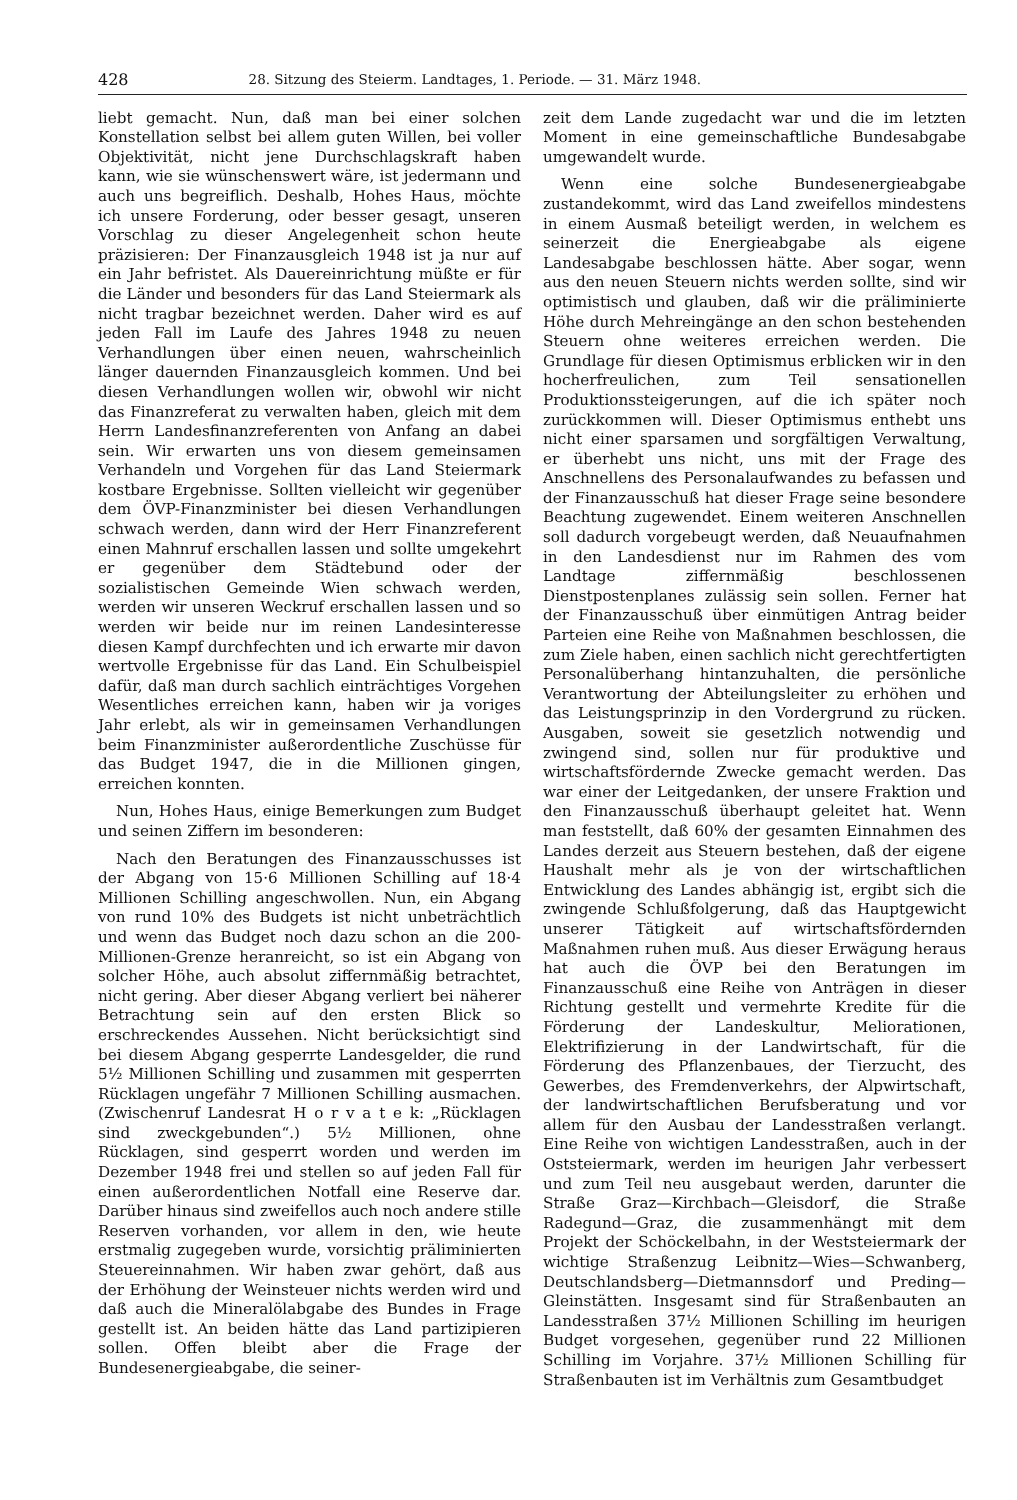428 28. Sitzung des Steierm. Landtages, 1. Periode. — 31. März 1948.
liebt gemacht. Nun, daß man bei einer solchen Konstellation selbst bei allem guten Willen, bei voller Objektivität, nicht jene Durchschlagskraft haben kann, wie sie wünschenswert wäre, ist jedermann und auch uns begreiflich. Deshalb, Hohes Haus, möchte ich unsere Forderung, oder besser gesagt, unseren Vorschlag zu dieser Angelegenheit schon heute präzisieren: Der Finanzausgleich 1948 ist ja nur auf ein Jahr befristet. Als Dauereinrichtung müßte er für die Länder und besonders für das Land Steiermark als nicht tragbar bezeichnet werden. Daher wird es auf jeden Fall im Laufe des Jahres 1948 zu neuen Verhandlungen über einen neuen, wahrscheinlich länger dauernden Finanzausgleich kommen. Und bei diesen Verhandlungen wollen wir, obwohl wir nicht das Finanzreferat zu verwalten haben, gleich mit dem Herrn Landesfinanzreferenten von Anfang an dabei sein. Wir erwarten uns von diesem gemeinsamen Verhandeln und Vorgehen für das Land Steiermark kostbare Ergebnisse. Sollten vielleicht wir gegenüber dem ÖVP-Finanzminister bei diesen Verhandlungen schwach werden, dann wird der Herr Finanzreferent einen Mahnruf erschallen lassen und sollte umgekehrt er gegenüber dem Städtebund oder der sozialistischen Gemeinde Wien schwach werden, werden wir unseren Weckruf erschallen lassen und so werden wir beide nur im reinen Landesinteresse diesen Kampf durchfechten und ich erwarte mir davon wertvolle Ergebnisse für das Land. Ein Schulbeispiel dafür, daß man durch sachlich einträchtiges Vorgehen Wesentliches erreichen kann, haben wir ja voriges Jahr erlebt, als wir in gemeinsamen Verhandlungen beim Finanzminister außerordentliche Zuschüsse für das Budget 1947, die in die Millionen gingen, erreichen konnten.
Nun, Hohes Haus, einige Bemerkungen zum Budget und seinen Ziffern im besonderen:
Nach den Beratungen des Finanzausschusses ist der Abgang von 15·6 Millionen Schilling auf 18·4 Millionen Schilling angeschwollen. Nun, ein Abgang von rund 10% des Budgets ist nicht unbeträchtlich und wenn das Budget noch dazu schon an die 200-Millionen-Grenze heranreicht, so ist ein Abgang von solcher Höhe, auch absolut ziffernmäßig betrachtet, nicht gering. Aber dieser Abgang verliert bei näherer Betrachtung sein auf den ersten Blick so erschreckendes Aussehen. Nicht berücksichtigt sind bei diesem Abgang gesperrte Landesgelder, die rund 5½ Millionen Schilling und zusammen mit gesperrten Rücklagen ungefähr 7 Millionen Schilling ausmachen. (Zwischenruf Landesrat H o r v a t e k: „Rücklagen sind zweckgebunden“.) 5½ Millionen, ohne Rücklagen, sind gesperrt worden und werden im Dezember 1948 frei und stellen so auf jeden Fall für einen außerordentlichen Notfall eine Reserve dar. Darüber hinaus sind zweifellos auch noch andere stille Reserven vorhanden, vor allem in den, wie heute erstmalig zugegeben wurde, vorsichtig präliminierten Steuereinnahmen. Wir haben zwar gehört, daß aus der Erhöhung der Weinsteuer nichts werden wird und daß auch die Mineralölabgabe des Bundes in Frage gestellt ist. An beiden hätte das Land partizipieren sollen. Offen bleibt aber die Frage der Bundesenergieabgabe, die seiner-
zeit dem Lande zugedacht war und die im letzten Moment in eine gemeinschaftliche Bundesabgabe umgewandelt wurde.
Wenn eine solche Bundesenergieabgabe zustandekommt, wird das Land zweifellos mindestens in einem Ausmaß beteiligt werden, in welchem es seinerzeit die Energieabgabe als eigene Landesabgabe beschlossen hätte. Aber sogar, wenn aus den neuen Steuern nichts werden sollte, sind wir optimistisch und glauben, daß wir die präliminierte Höhe durch Mehreingänge an den schon bestehenden Steuern ohne weiteres erreichen werden. Die Grundlage für diesen Optimismus erblicken wir in den hocherfreulichen, zum Teil sensationellen Produktionssteigerungen, auf die ich später noch zurückkommen will. Dieser Optimismus enthebt uns nicht einer sparsamen und sorgfältigen Verwaltung, er überhebt uns nicht, uns mit der Frage des Anschnellens des Personalaufwandes zu befassen und der Finanzausschuß hat dieser Frage seine besondere Beachtung zugewendet. Einem weiteren Anschnellen soll dadurch vorgebeugt werden, daß Neuaufnahmen in den Landesdienst nur im Rahmen des vom Landtage ziffernmäßig beschlossenen Dienstpostenplanes zulässig sein sollen. Ferner hat der Finanzausschuß über einmütigen Antrag beider Parteien eine Reihe von Maßnahmen beschlossen, die zum Ziele haben, einen sachlich nicht gerechtfertigten Personalüberhang hintanzuhalten, die persönliche Verantwortung der Abteilungsleiter zu erhöhen und das Leistungsprinzip in den Vordergrund zu rücken. Ausgaben, soweit sie gesetzlich notwendig und zwingend sind, sollen nur für produktive und wirtschaftsfördernde Zwecke gemacht werden. Das war einer der Leitgedanken, der unsere Fraktion und den Finanzausschuß überhaupt geleitet hat. Wenn man feststellt, daß 60% der gesamten Einnahmen des Landes derzeit aus Steuern bestehen, daß der eigene Haushalt mehr als je von der wirtschaftlichen Entwicklung des Landes abhängig ist, ergibt sich die zwingende Schlußfolgerung, daß das Hauptgewicht unserer Tätigkeit auf wirtschaftsfördernden Maßnahmen ruhen muß. Aus dieser Erwägung heraus hat auch die ÖVP bei den Beratungen im Finanzausschuß eine Reihe von Anträgen in dieser Richtung gestellt und vermehrte Kredite für die Förderung der Landeskultur, Meliorationen, Elektrifizierung in der Landwirtschaft, für die Förderung des Pflanzenbaues, der Tierzucht, des Gewerbes, des Fremdenverkehrs, der Alpwirtschaft, der landwirtschaftlichen Berufsberatung und vor allem für den Ausbau der Landesstraßen verlangt. Eine Reihe von wichtigen Landesstraßen, auch in der Oststeiermark, werden im heurigen Jahr verbessert und zum Teil neu ausgebaut werden, darunter die Straße Graz—Kirchbach—Gleisdorf, die Straße Radegund—Graz, die zusammenhängt mit dem Projekt der Schöckelbahn, in der Weststeiermark der wichtige Straßenzug Leibnitz—Wies—Schwanberg, Deutschlandsberg—Dietmannsdorf und Preding—Gleinstätten. Insgesamt sind für Straßenbauten an Landesstraßen 37½ Millionen Schilling im heurigen Budget vorgesehen, gegenüber rund 22 Millionen Schilling im Vorjahre. 37½ Millionen Schilling für Straßenbauten ist im Verhältnis zum Gesamtbudget